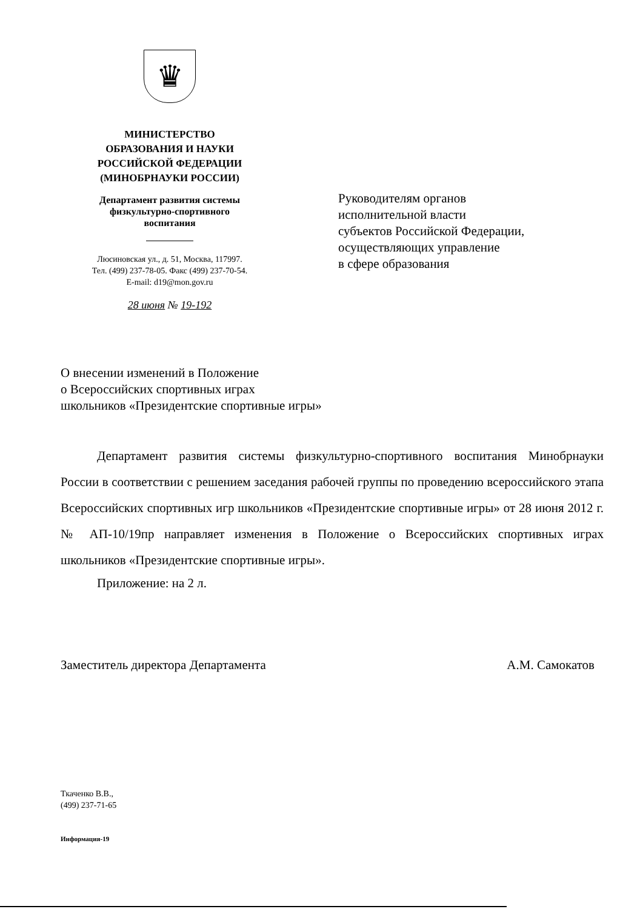♛
МИНИСТЕРСТВО
ОБРАЗОВАНИЯ И НАУКИ
РОССИЙСКОЙ ФЕДЕРАЦИИ
(МИНОБРНАУКИ РОССИИ)
Департамент развития системы
физкультурно-спортивного
воспитания
Люсиновская ул., д. 51, Москва, 117997.
Тел. (499) 237-78-05. Факс (499) 237-70-54.
E-mail: d19@mon.gov.ru
28 июня № 19-192
Руководителям органов
исполнительной власти
субъектов Российской Федерации,
осуществляющих управление
в сфере образования
О внесении изменений в Положение
о Всероссийских спортивных играх
школьников «Президентские спортивные игры»
Департамент развития системы физкультурно-спортивного воспитания Минобрнауки России в соответствии с решением заседания рабочей группы по проведению всероссийского этапа Всероссийских спортивных игр школьников «Президентские спортивные игры» от 28 июня 2012 г. № АП-10/19пр направляет изменения в Положение о Всероссийских спортивных играх школьников «Президентские спортивные игры».
Приложение: на 2 л.
Заместитель директора Департамента А.М. Самокатов
Ткаченко В.В.,
(499) 237-71-65
Информация-19